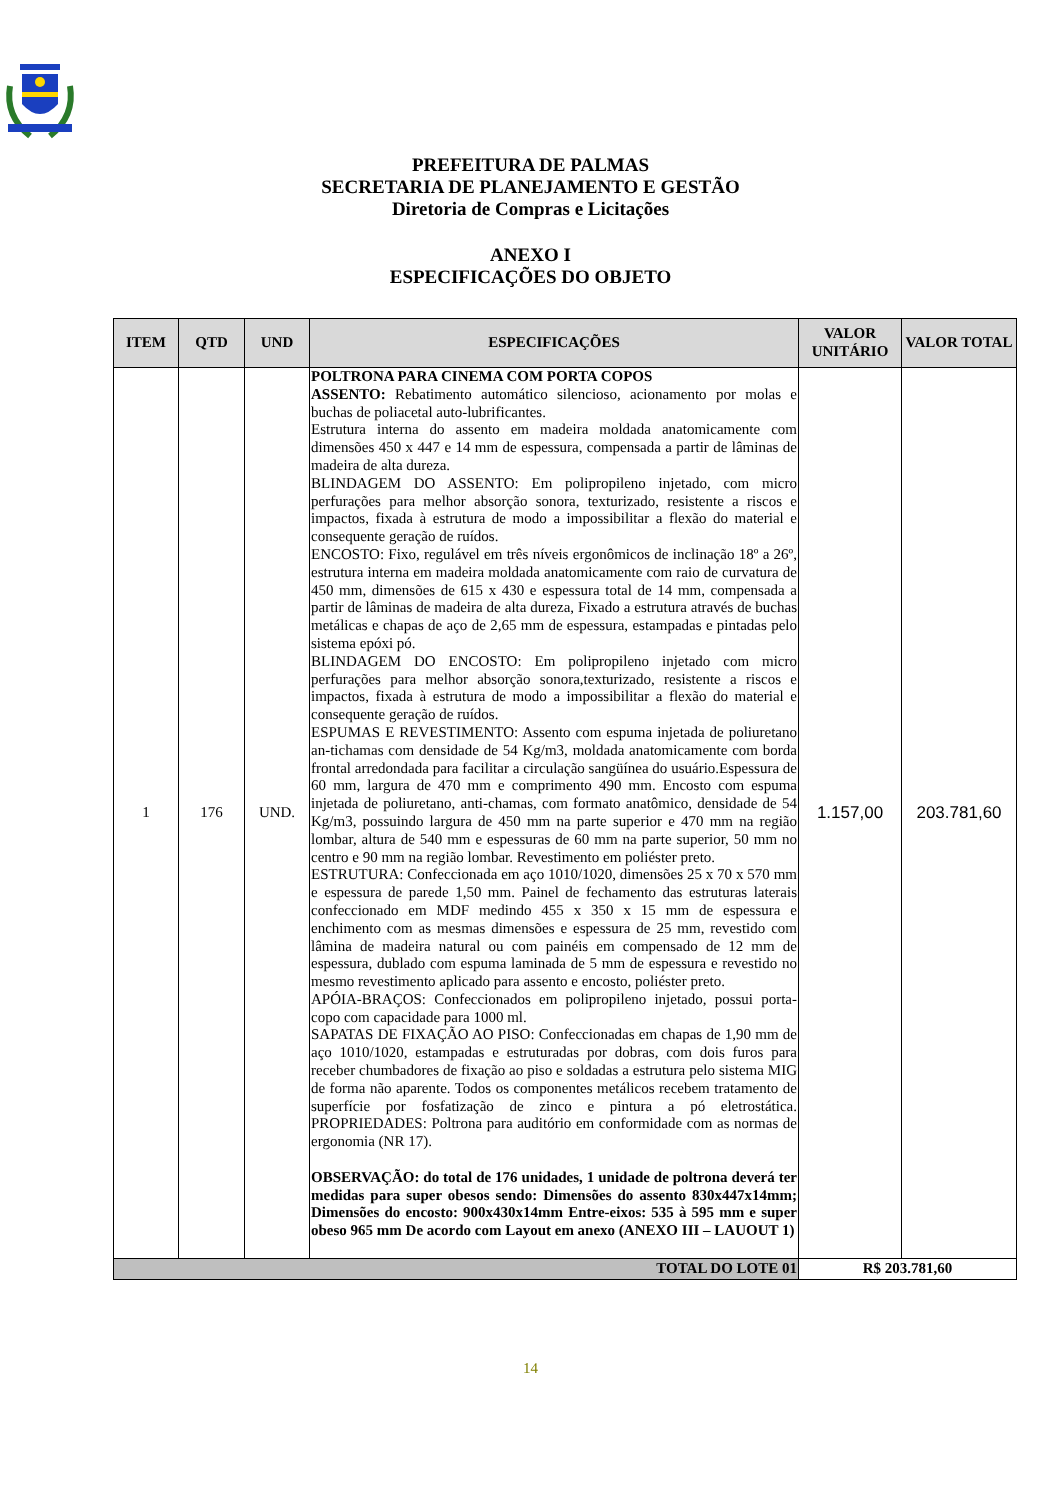PREFEITURA DE PALMAS
SECRETARIA DE PLANEJAMENTO E GESTÃO
Diretoria de Compras e Licitações
ANEXO I
ESPECIFICAÇÕES DO OBJETO
| ITEM | QTD | UND | ESPECIFICAÇÕES | VALOR UNITÁRIO | VALOR TOTAL |
| --- | --- | --- | --- | --- | --- |
| 1 | 176 | UND. | POLTRONA PARA CINEMA COM PORTA COPOS ASSENTO: Rebatimento automático silencioso, acionamento por molas e buchas de poliacetal auto-lubrificantes. Estrutura interna do assento em madeira moldada anatomicamente com dimensões 450 x 447 e 14 mm de espessura, compensada a partir de lâminas de madeira de alta dureza. BLINDAGEM DO ASSENTO: Em polipropileno injetado, com micro perfurações para melhor absorção sonora, texturizado, resistente a riscos e impactos, fixada à estrutura de modo a impossibilitar a flexão do material e consequente geração de ruídos. ENCOSTO: Fixo, regulável em três níveis ergonômicos de inclinação 18º a 26º, estrutura interna em madeira moldada anatomicamente com raio de curvatura de 450 mm, dimensões de 615 x 430 e espessura total de 14 mm, compensada a partir de lâminas de madeira de alta dureza, Fixado a estrutura através de buchas metálicas e chapas de aço de 2,65 mm de espessura, estampadas e pintadas pelo sistema epóxi pó. BLINDAGEM DO ENCOSTO: Em polipropileno injetado com micro perfurações para melhor absorção sonora,texturizado, resistente a riscos e impactos, fixada à estrutura de modo a impossibilitar a flexão do material e consequente geração de ruídos. ESPUMAS E REVESTIMENTO: Assento com espuma injetada de poliuretano an-tichamas com densidade de 54 Kg/m3, moldada anatomicamente com borda frontal arredondada para facilitar a circulação sangüínea do usuário.Espessura de 60 mm, largura de 470 mm e comprimento 490 mm. Encosto com espuma injetada de poliuretano, anti-chamas, com formato anatômico, densidade de 54 Kg/m3, possuindo largura de 450 mm na parte superior e 470 mm na região lombar, altura de 540 mm e espessuras de 60 mm na parte superior, 50 mm no centro e 90 mm na região lombar. Revestimento em poliéster preto. ESTRUTURA: Confeccionada em aço 1010/1020, dimensões 25 x 70 x 570 mm e espessura de parede 1,50 mm. Painel de fechamento das estruturas laterais confeccionado em MDF medindo 455 x 350 x 15 mm de espessura e enchimento com as mesmas dimensões e espessura de 25 mm, revestido com lâmina de madeira natural ou com painéis em compensado de 12 mm de espessura, dublado com espuma laminada de 5 mm de espessura e revestido no mesmo revestimento aplicado para assento e encosto, poliéster preto. APÓIA-BRAÇOS: Confeccionados em polipropileno injetado, possui porta-copo com capacidade para 1000 ml. SAPATAS DE FIXAÇÃO AO PISO: Confeccionadas em chapas de 1,90 mm de aço 1010/1020, estampadas e estruturadas por dobras, com dois furos para receber chumbadores de fixação ao piso e soldadas a estrutura pelo sistema MIG de forma não aparente. Todos os componentes metálicos recebem tratamento de superfície por fosfatização de zinco e pintura a pó eletrostática. PROPRIEDADES: Poltrona para auditório em conformidade com as normas de ergonomia (NR 17). OBSERVAÇÃO: do total de 176 unidades, 1 unidade de poltrona deverá ter medidas para super obesos sendo: Dimensões do assento 830x447x14mm; Dimensões do encosto: 900x430x14mm Entre-eixos: 535 à 595 mm e super obeso 965 mm De acordo com Layout em anexo (ANEXO III – LAUOUT 1) | 1.157,00 | 203.781,60 |
| TOTAL DO LOTE 01 | | | | R$ 203.781,60 | |
14